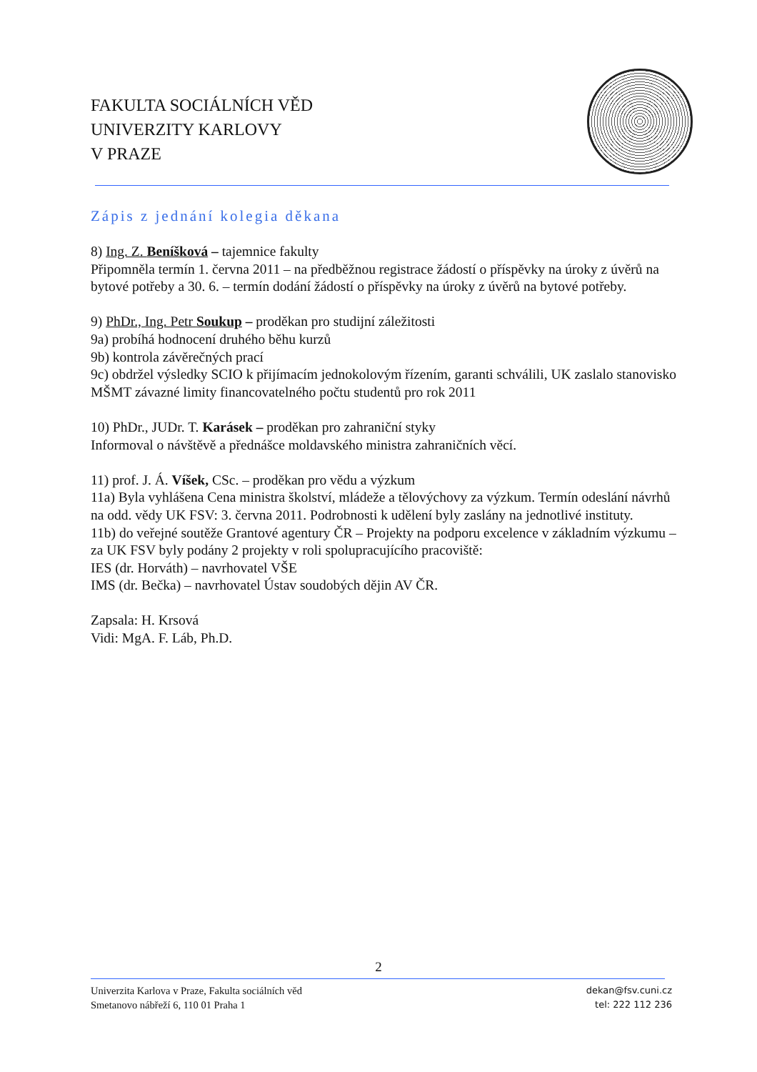FAKULTA SOCIÁLNÍCH VĚD
UNIVERZITY KARLOVY
V PRAZE
Zápis z jednání kolegia děkana
8) Ing. Z. Beníšková – tajemnice fakulty
Připomněla termín 1. června 2011 – na předběžnou registrace žádostí o příspěvky na úroky z úvěrů na bytové potřeby a 30. 6. – termín dodání žádostí o příspěvky na úroky z úvěrů na bytové potřeby.
9) PhDr., Ing. Petr Soukup – proděkan pro studijní záležitosti
9a) probíhá hodnocení druhého běhu kurzů
9b) kontrola závěrečných prací
9c) obdržel výsledky SCIO k přijímacím jednokolovým řízením, garanti schválili, UK zaslalo stanovisko MŠMT závazné limity financovatelného počtu studentů pro rok 2011
10) PhDr., JUDr. T. Karásek – proděkan pro zahraniční styky
Informoval o návštěvě a přednášce moldavského ministra zahraničních věcí.
11) prof. J. Á. Víšek, CSc. – proděkan pro vědu a výzkum
11a) Byla vyhlášena Cena ministra školství, mládeže a tělovýchovy za výzkum. Termín odeslání návrhů na odd. vědy UK FSV: 3. června 2011. Podrobnosti k udělení byly zaslány na jednotlivé instituty.
11b) do veřejné soutěže Grantové agentury ČR – Projekty na podporu excelence v základním výzkumu – za UK FSV byly podány 2 projekty v roli spolupracujícího pracoviště:
IES (dr. Horváth) – navrhovatel VŠE
IMS (dr. Bečka) – navrhovatel Ústav soudobých dějin AV ČR.
Zapsala: H. Krsová
Vidi: MgA. F. Láb, Ph.D.
2
Univerzita Karlova v Praze, Fakulta sociálních věd
Smetanovo nábřeží 6, 110 01 Praha 1
dekan@fsv.cuni.cz
tel: 222 112 236